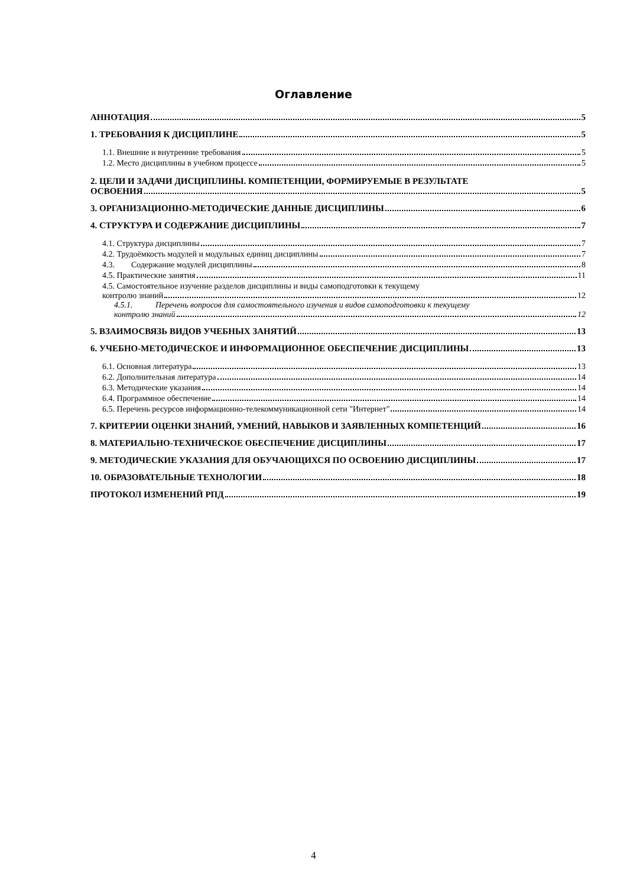Оглавление
АННОТАЦИЯ 5
1. ТРЕБОВАНИЯ К ДИСЦИПЛИНЕ 5
1.1. Внешние и внутренние требования 5
1.2. Место дисциплины в учебном процессе 5
2. ЦЕЛИ И ЗАДАЧИ ДИСЦИПЛИНЫ. КОМПЕТЕНЦИИ, ФОРМИРУЕМЫЕ В РЕЗУЛЬТАТЕ
ОСВОЕНИЯ 5
3. ОРГАНИЗАЦИОННО-МЕТОДИЧЕСКИЕ ДАННЫЕ ДИСЦИПЛИНЫ 6
4. СТРУКТУРА И СОДЕРЖАНИЕ ДИСЦИПЛИНЫ 7
4.1. Структура дисциплины 7
4.2. Трудоёмкость модулей и модульных единиц дисциплины 7
4.3. Содержание модулей дисциплины 8
4.5. Практические занятия 11
4.5. Самостоятельное изучение разделов дисциплины и виды самоподготовки к текущему
контролю знаний 12
4.5.1. Перечень вопросов для самостоятельного изучения и видов самоподготовки к текущему
контролю знаний 12
5. ВЗАИМОСВЯЗЬ ВИДОВ УЧЕБНЫХ ЗАНЯТИЙ 13
6. УЧЕБНО-МЕТОДИЧЕСКОЕ И ИНФОРМАЦИОННОЕ ОБЕСПЕЧЕНИЕ ДИСЦИПЛИНЫ 13
6.1. Основная литература 13
6.2. Дополнительная литература 14
6.3. Методические указания 14
6.4. Программное обеспечение 14
6.5. Перечень ресурсов информационно-телекоммуникационной сети "Интернет" 14
7. КРИТЕРИИ ОЦЕНКИ ЗНАНИЙ, УМЕНИЙ, НАВЫКОВ И ЗАЯВЛЕННЫХ КОМПЕТЕНЦИЙ 16
8. МАТЕРИАЛЬНО-ТЕХНИЧЕСКОЕ ОБЕСПЕЧЕНИЕ ДИСЦИПЛИНЫ 17
9. МЕТОДИЧЕСКИЕ УКАЗАНИЯ ДЛЯ ОБУЧАЮЩИХСЯ ПО ОСВОЕНИЮ ДИСЦИПЛИНЫ 17
10. ОБРАЗОВАТЕЛЬНЫЕ ТЕХНОЛОГИИ 18
ПРОТОКОЛ ИЗМЕНЕНИЙ РПД 19
4